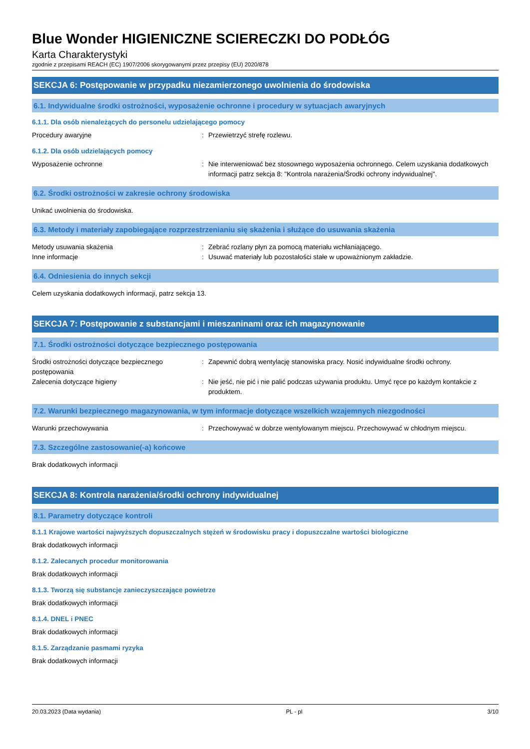Blue Wonder HIGIENICZNE SCIERECZKI DO PODŁÓG
Karta Charakterystyki
zgodnie z przepisami REACH (EC) 1907/2006 skorygowanymi przez przepisy (EU) 2020/878
SEKCJA 6: Postępowanie w przypadku niezamierzonego uwolnienia do środowiska
6.1. Indywidualne środki ostrożności, wyposażenie ochronne i procedury w sytuacjach awaryjnych
6.1.1. Dla osób nienależących do personelu udzielającego pomocy
Procedury awaryjne : Przewietrzyć strefę rozlewu.
6.1.2. Dla osób udzielających pomocy
Wyposażenie ochronne : Nie interweniować bez stosownego wyposażenia ochronnego. Celem uzyskania dodatkowych informacji patrz sekcja 8: "Kontrola narażenia/Środki ochrony indywidualnej".
6.2. Środki ostrożności w zakresie ochrony środowiska
Unikać uwolnienia do środowiska.
6.3. Metody i materiały zapobiegające rozprzestrzenianiu się skażenia i służące do usuwania skażenia
Metody usuwania skażenia : Zebrać rozlany płyn za pomocą materiału wchłaniającego.
Inne informacje : Usuwać materiały lub pozostałości stałe w upoważnionym zakładzie.
6.4. Odniesienia do innych sekcji
Celem uzyskania dodatkowych informacji, patrz sekcja 13.
SEKCJA 7: Postępowanie z substancjami i mieszaninami oraz ich magazynowanie
7.1. Środki ostrożności dotyczące bezpiecznego postępowania
Środki ostrożności dotyczące bezpiecznego postępowania
: Zapewnić dobrą wentylację stanowiska pracy. Nosić indywidualne środki ochrony.
Zalecenia dotyczące higieny : Nie jeść, nie pić i nie palić podczas używania produktu. Umyć ręce po każdym kontakcie z produktem.
7.2. Warunki bezpiecznego magazynowania, w tym informacje dotyczące wszelkich wzajemnych niezgodności
Warunki przechowywania : Przechowywać w dobrze wentylowanym miejscu. Przechowywać w chłodnym miejscu.
7.3. Szczególne zastosowanie(-a) końcowe
Brak dodatkowych informacji
SEKCJA 8: Kontrola narażenia/środki ochrony indywidualnej
8.1. Parametry dotyczące kontroli
8.1.1 Krajowe wartości najwyższych dopuszczalnych stężeń w środowisku pracy i dopuszczalne wartości biologiczne
Brak dodatkowych informacji
8.1.2. Zalecanych procedur monitorowania
Brak dodatkowych informacji
8.1.3. Tworzą się substancje zanieczyszczające powietrze
Brak dodatkowych informacji
8.1.4. DNEL i PNEC
Brak dodatkowych informacji
8.1.5. Zarządzanie pasmami ryzyka
Brak dodatkowych informacji
20.03.2023 (Data wydania) PL - pl 3/10